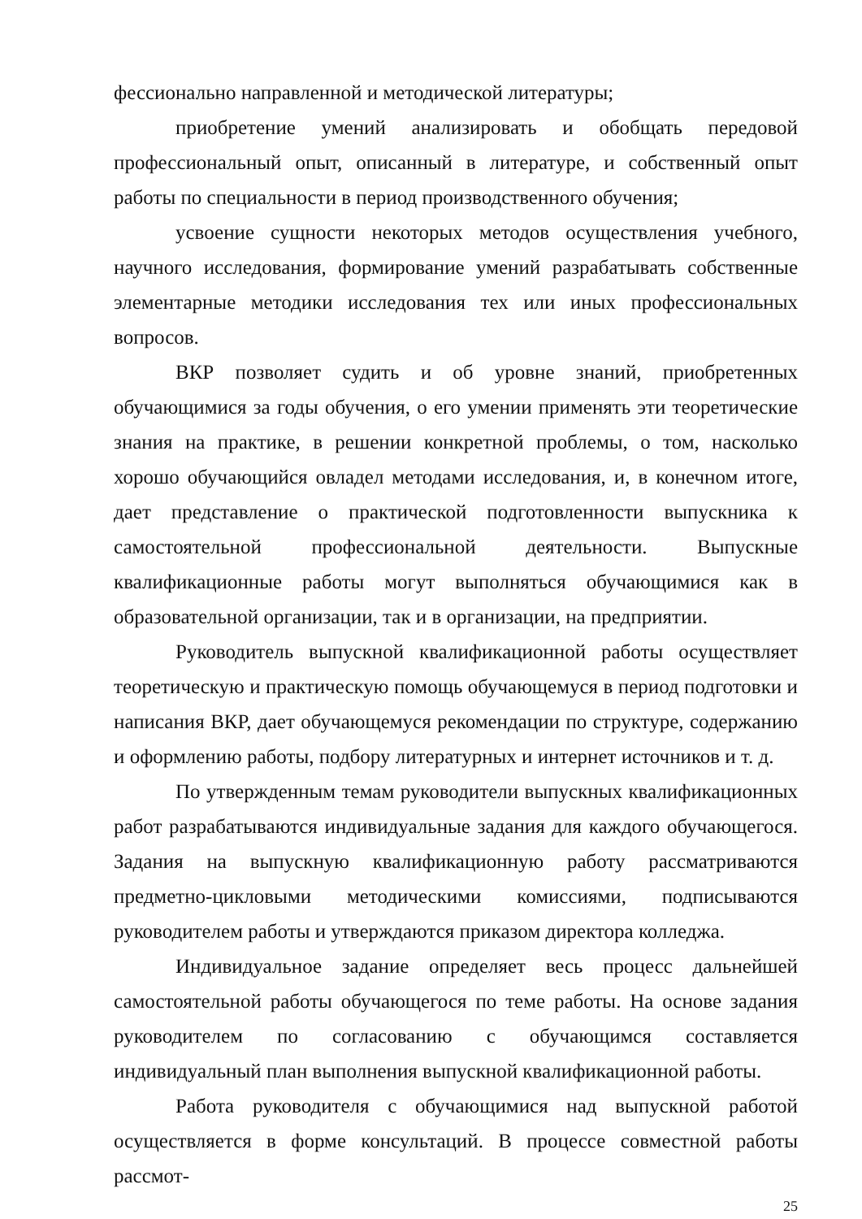фессионально направленной и методической литературы;
приобретение умений анализировать и обобщать передовой профессиональный опыт, описанный в литературе, и собственный опыт работы по специальности в период производственного обучения;
усвоение сущности некоторых методов осуществления учебного, научного исследования, формирование умений разрабатывать собственные элементарные методики исследования тех или иных профессиональных вопросов.
ВКР позволяет судить и об уровне знаний, приобретенных обучающимися за годы обучения, о его умении применять эти теоретические знания на практике, в решении конкретной проблемы, о том, насколько хорошо обучающийся овладел методами исследования, и, в конечном итоге, дает представление о практической подготовленности выпускника к самостоятельной профессиональной деятельности. Выпускные квалификационные работы могут выполняться обучающимися как в образовательной организации, так и в организации, на предприятии.
Руководитель выпускной квалификационной работы осуществляет теоретическую и практическую помощь обучающемуся в период подготовки и написания ВКР, дает обучающемуся рекомендации по структуре, содержанию и оформлению работы, подбору литературных и интернет источников и т. д.
По утвержденным темам руководители выпускных квалификационных работ разрабатываются индивидуальные задания для каждого обучающегося. Задания на выпускную квалификационную работу рассматриваются предметно-цикловыми методическими комиссиями, подписываются руководителем работы и утверждаются приказом директора колледжа.
Индивидуальное задание определяет весь процесс дальнейшей самостоятельной работы обучающегося по теме работы. На основе задания руководителем по согласованию с обучающимся составляется индивидуальный план выполнения выпускной квалификационной работы.
Работа руководителя с обучающимися над выпускной работой осуществляется в форме консультаций. В процессе совместной работы рассмот-
25